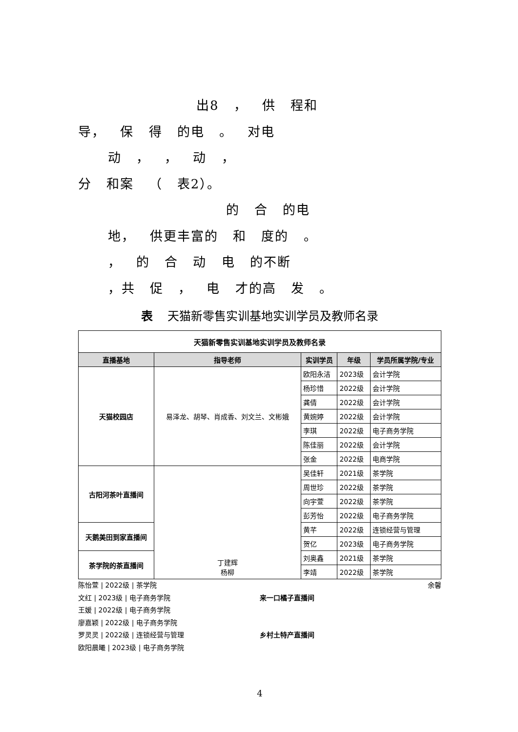出8 ， 供 程和
导， 保 得 的电 。 对电
动 ， ， 动 ，
分 和案 （ 表2）。
的 合 的电
地， 供更丰富的 和 度的 。
， 的 合 动 电 的不断
，共 促 ， 电 才的高 发 。
表 天猫新零售实训基地实训学员及教师名录
| 天猫新零售实训基地实训学员及教师名录 | | | | |
| 直播基地 | 指导老师 | 实训学员 | 年级 | 学员所属学院/专业 |
| 天猫校园店 | 易泽龙、胡琴、肖成香、刘文兰、文彬娥 | 欧阳永洁 | 2023级 | 会计学院 |
| | | 杨珍惜 | 2022级 | 会计学院 |
| | | 龚倩 | 2022级 | 会计学院 |
| | | 黄婉婷 | 2022级 | 会计学院 |
| | | 李琪 | 2022级 | 电子商务学院 |
| | | 陈佳丽 | 2022级 | 会计学院 |
| | | 张金 | 2022级 | 电商学院 |
| 古阳河茶叶直播间 | 丁建辉 杨柳 | 吴佳轩 | 2021级 | 茶学院 |
| | | 周世珍 | 2022级 | 茶学院 |
| | | 向宇萱 | 2022级 | 茶学院 |
| | | 彭芳怡 | 2022级 | 电子商务学院 |
| 天鹅美田到家直播间 | | 黄芊 | 2022级 | 连锁经营与管理 |
| | | 贺亿 | 2023级 | 电子商务学院 |
| 茶学院的茶直播间 | | 刘奥鑫 | 2021级 | 茶学院 |
| | | 李靖 | 2022级 | 茶学院 |
陈怡萱 | 2022级 | 茶学院 余馨
文红 | 2023级 | 电子商务学院 来一口橘子直播间
王媛 | 2022级 | 电子商务学院
廖嘉颖 | 2022级 | 电子商务学院
罗灵灵 | 2022级 | 连锁经营与管理 乡村土特产直播间
欧阳晨曦 | 2023级 | 电子商务学院
4